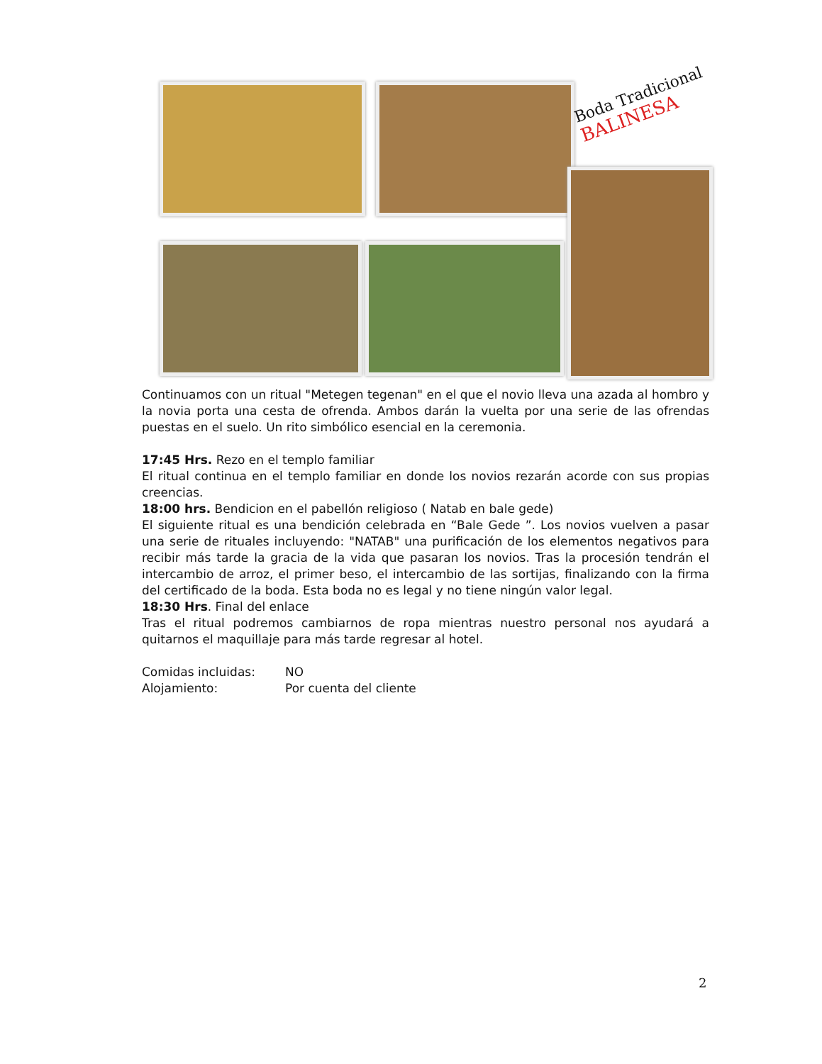Boda Tradicional
BALINESA
Continuamos con un ritual "Metegen tegenan" en el que el novio lleva una azada al hombro y la novia porta una cesta de ofrenda. Ambos darán la vuelta por una serie de las ofrendas puestas en el suelo. Un rito simbólico esencial en la ceremonia.
17:45 Hrs. Rezo en el templo familiar
El ritual continua en el templo familiar en donde los novios rezarán acorde con sus propias creencias.
18:00 hrs. Bendicion en el pabellón religioso ( Natab en bale gede)
El siguiente ritual es una bendición celebrada en “Bale Gede ”. Los novios vuelven a pasar una serie de rituales incluyendo: "NATAB" una purificación de los elementos negativos para recibir más tarde la gracia de la vida que pasaran los novios. Tras la procesión tendrán el intercambio de arroz, el primer beso, el intercambio de las sortijas, finalizando con la firma del certificado de la boda. Esta boda no es legal y no tiene ningún valor legal.
18:30 Hrs. Final del enlace
Tras el ritual podremos cambiarnos de ropa mientras nuestro personal nos ayudará a quitarnos el maquillaje para más tarde regresar al hotel.
Comidas incluidas: NO
Alojamiento: Por cuenta del cliente
2